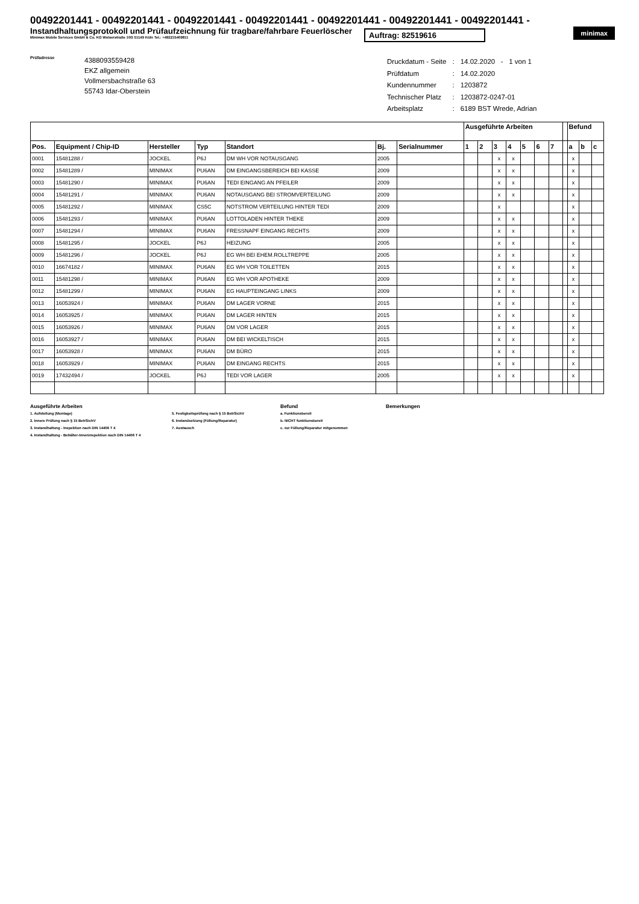00492201441 - 00492201441 - 00492201441 - 00492201441 - 00492201441 - 00492201441 - 00492201441 -
Instandhaltungsprotokoll und Prüfaufzeichnung für tragbare/fahrbare Feuerlöscher
Minimax Mobile Services GmbH & Co. KG Welserstraße 10G 51149 Köln Tel.: +492215409811
Auftrag: 82519616
minimax
Prüfadresse
4388093559428
EKZ allgemein
Vollmersbachstraße 63
55743 Idar-Oberstein
| Druckdatum - Seite | : | 14.02.2020 - 1 von 1 |
| Prüfdatum | : | 14.02.2020 |
| Kundennummer | : | 1203872 |
| Technischer Platz | : | 1203872-0247-01 |
| Arbeitsplatz | : | 6189 BST Wrede, Adrian |
| | | | | | | | Ausgeführte Arbeiten | | | | | | | | Befund | | |
| --- | --- | --- | --- | --- | --- | --- | --- | --- | --- | --- | --- | --- | --- | --- | --- | --- | --- |
| Pos. | Equipment / Chip-ID | Hersteller | Typ | Standort | Bj. | Serialnummer | 1 | 2 | 3 | 4 | 5 | 6 | 7 | | a | b | c |
| 0001 | 15481288 / | JOCKEL | P6J | DM WH VOR NOTAUSGANG | 2005 | | | | x | x | | | | | x | | |
| 0002 | 15481289 / | MINIMAX | PU6AN | DM EINGANGSBEREICH BEI KASSE | 2009 | | | | x | x | | | | | x | | |
| 0003 | 15481290 / | MINIMAX | PU6AN | TEDI EINGANG AN PFEILER | 2009 | | | | x | x | | | | | x | | |
| 0004 | 15481291 / | MINIMAX | PU6AN | NOTAUSGANG BEI STROMVERTEILUNG | 2009 | | | | x | x | | | | | x | | |
| 0005 | 15481292 / | MINIMAX | CS5C | NOTSTROM VERTEILUNG HINTER TEDI | 2009 | | | | x | | | | | | x | | |
| 0006 | 15481293 / | MINIMAX | PU6AN | LOTTOLADEN HINTER THEKE | 2009 | | | | x | x | | | | | x | | |
| 0007 | 15481294 / | MINIMAX | PU6AN | FRESSNAPF EINGANG RECHTS | 2009 | | | | x | x | | | | | x | | |
| 0008 | 15481295 / | JOCKEL | P6J | HEIZUNG | 2005 | | | | x | x | | | | | x | | |
| 0009 | 15481296 / | JOCKEL | P6J | EG WH BEI EHEM.ROLLTREPPE | 2005 | | | | x | x | | | | | x | | |
| 0010 | 16674182 / | MINIMAX | PU6AN | EG WH VOR TOILETTEN | 2015 | | | | x | x | | | | | x | | |
| 0011 | 15481298 / | MINIMAX | PU6AN | EG WH VOR APOTHEKE | 2009 | | | | x | x | | | | | x | | |
| 0012 | 15481299 / | MINIMAX | PU6AN | EG HAUPTEINGANG LINKS | 2009 | | | | x | x | | | | | x | | |
| 0013 | 16053924 / | MINIMAX | PU6AN | DM LAGER VORNE | 2015 | | | | x | x | | | | | x | | |
| 0014 | 16053925 / | MINIMAX | PU6AN | DM LAGER HINTEN | 2015 | | | | x | x | | | | | x | | |
| 0015 | 16053926 / | MINIMAX | PU6AN | DM VOR LAGER | 2015 | | | | x | x | | | | | x | | |
| 0016 | 16053927 / | MINIMAX | PU6AN | DM BEI WICKELTISCH | 2015 | | | | x | x | | | | | x | | |
| 0017 | 16053928 / | MINIMAX | PU6AN | DM BÜRO | 2015 | | | | x | x | | | | | x | | |
| 0018 | 16053929 / | MINIMAX | PU6AN | DM EINGANG RECHTS | 2015 | | | | x | x | | | | | x | | |
| 0019 | 17432494 / | JOCKEL | P6J | TEDI VOR LAGER | 2005 | | | | x | x | | | | | x | | |
Ausgeführte Arbeiten
1. Aufstellung (Montage)
2. Innere Prüfung nach § 15 BetrSichV
3. Instandhaltung - Inspektion nach DIN 14406 T 4
4. Instandhaltung - Behälter-Inneninspektion nach DIN 14406 T 4
5. Festigkeitsprüfung nach § 15 BetrSichV
6. Instandsetzung (Füllung/Reparatur)
7. Austausch
Befund
a. Funktionsbereit
b. NICHT funktionsbereit
c. zur Füllung/Reparatur mitgenommen
Bemerkungen